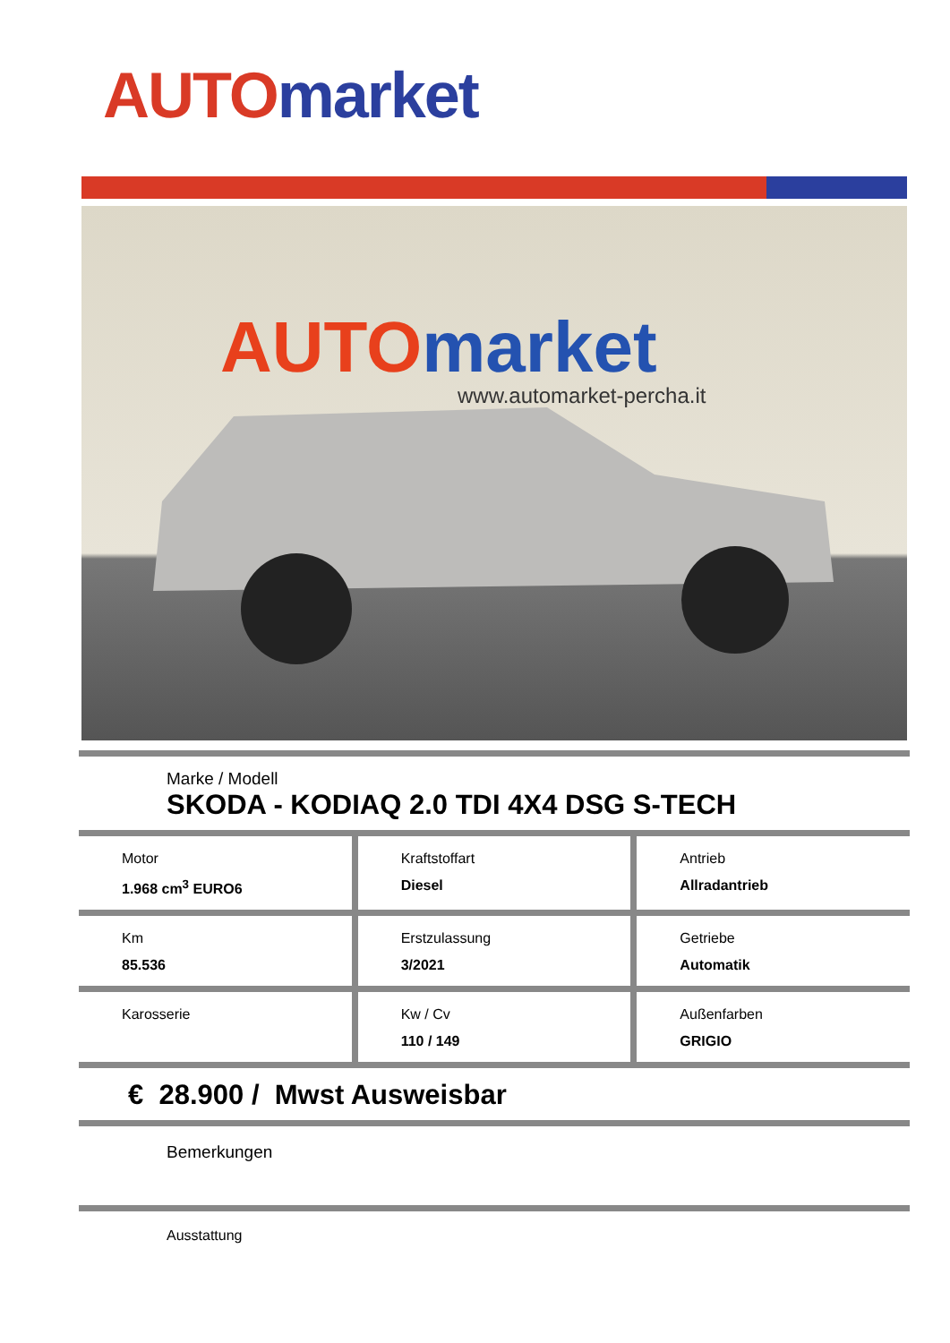AUTO market
AUTOmarket
www.automarket-percha.it
Marke / Modell
SKODA - KODIAQ 2.0 TDI 4X4 DSG S-TECH
Motor
1.968 cm<sup>3</sup> EURO6
Kraftstoffart
Diesel
Antrieb
Allradantrieb
Km
85.536
Erstzulassung
3/2021
Getriebe
Automatik
Karosserie Kw / Cv
110 / 149
Außenfarben
GRIGIO
€ 28.900 / Mwst Ausweisbar
Bemerkungen
Ausstattung